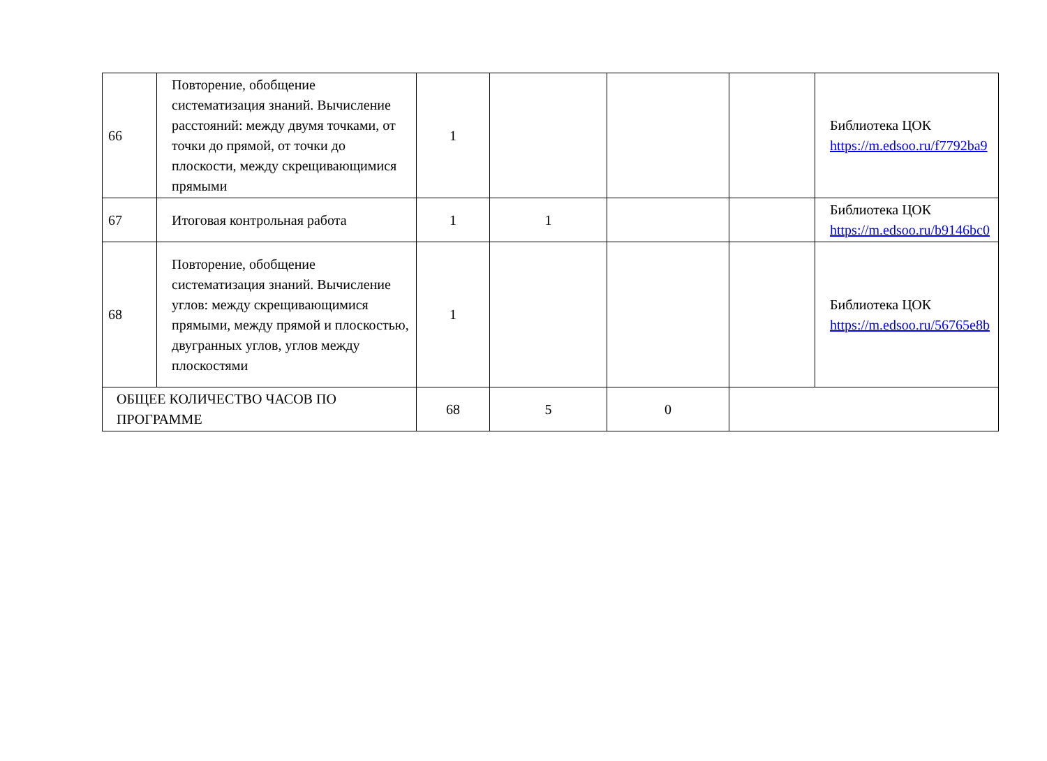| 66 | Повторение, обобщение систематизация знаний. Вычисление расстояний: между двумя точками, от точки до прямой, от точки до плоскости, между скрещивающимися прямыми | 1 | | | | Библиотека ЦОК https://m.edsoo.ru/f7792ba9 |
| 67 | Итоговая контрольная работа | 1 | 1 | | | Библиотека ЦОК https://m.edsoo.ru/b9146bc0 |
| 68 | Повторение, обобщение систематизация знаний. Вычисление углов: между скрещивающимися прямыми, между прямой и плоскостью, двугранных углов, углов между плоскостями | 1 | | | | Библиотека ЦОК https://m.edsoo.ru/56765e8b |
| ОБЩЕЕ КОЛИЧЕСТВО ЧАСОВ ПО ПРОГРАММЕ | | 68 | 5 | 0 | | |